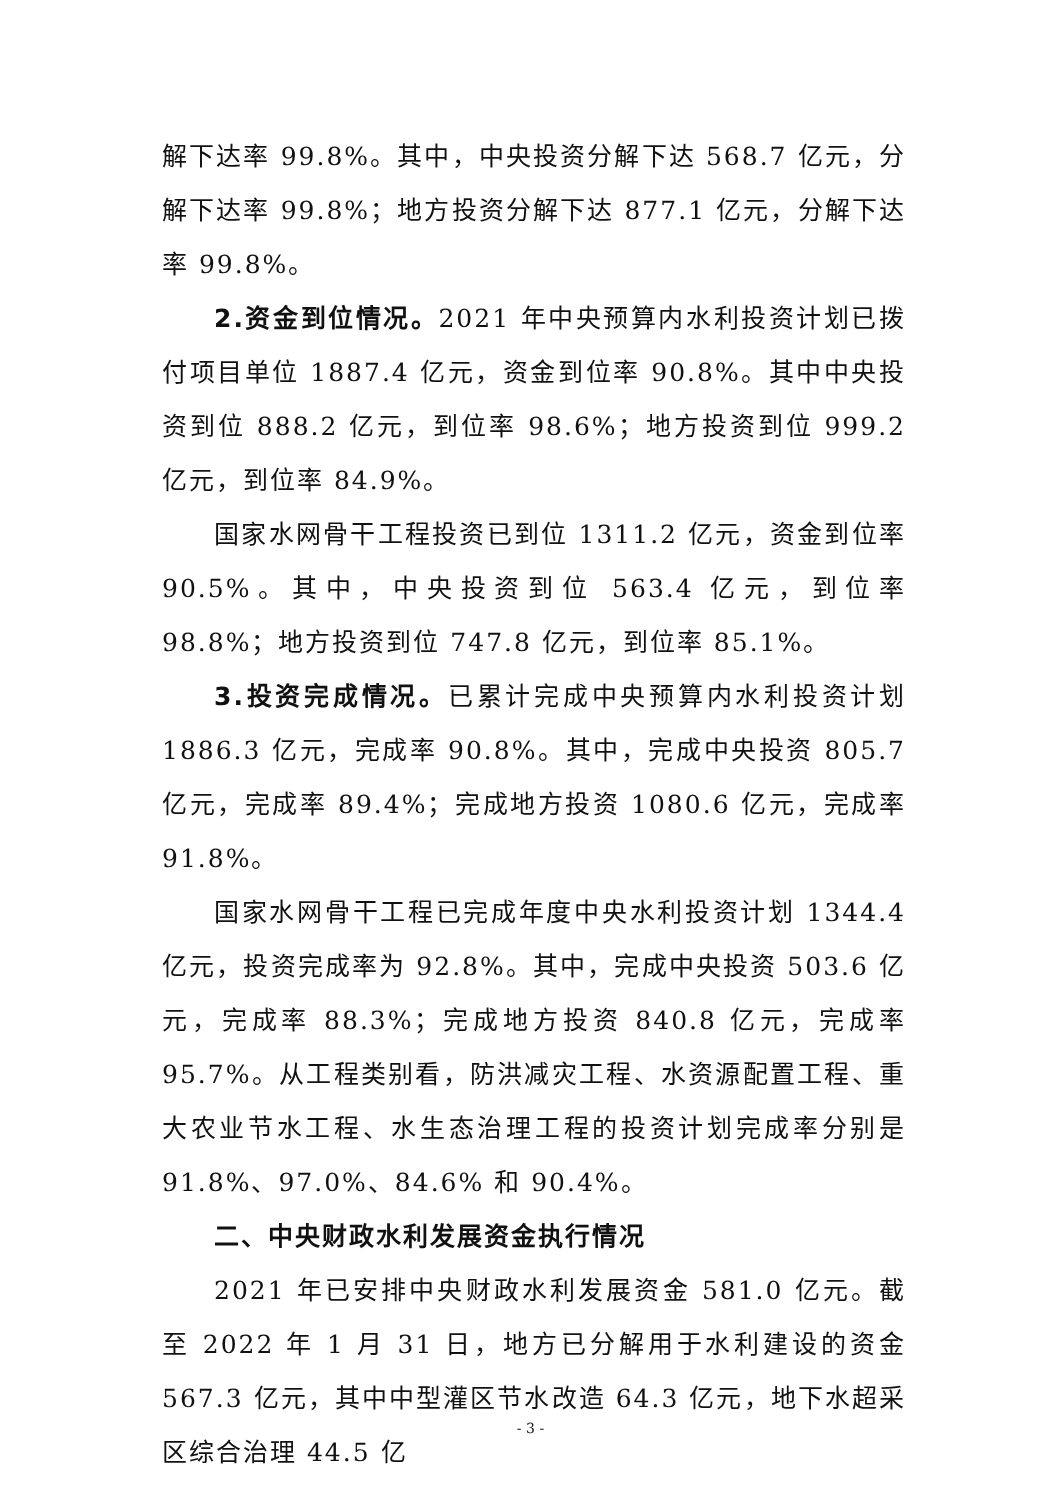解下达率 99.8%。其中，中央投资分解下达 568.7 亿元，分解下达率 99.8%；地方投资分解下达 877.1 亿元，分解下达率 99.8%。
2.资金到位情况。2021 年中央预算内水利投资计划已拨付项目单位 1887.4 亿元，资金到位率 90.8%。其中中央投资到位 888.2 亿元，到位率 98.6%；地方投资到位 999.2 亿元，到位率 84.9%。
国家水网骨干工程投资已到位 1311.2 亿元，资金到位率 90.5%。其中，中央投资到位 563.4 亿元，到位率 98.8%；地方投资到位 747.8 亿元，到位率 85.1%。
3.投资完成情况。已累计完成中央预算内水利投资计划 1886.3 亿元，完成率 90.8%。其中，完成中央投资 805.7 亿元，完成率 89.4%；完成地方投资 1080.6 亿元，完成率 91.8%。
国家水网骨干工程已完成年度中央水利投资计划 1344.4 亿元，投资完成率为 92.8%。其中，完成中央投资 503.6 亿元，完成率 88.3%；完成地方投资 840.8 亿元，完成率 95.7%。从工程类别看，防洪减灾工程、水资源配置工程、重大农业节水工程、水生态治理工程的投资计划完成率分别是 91.8%、97.0%、84.6% 和 90.4%。
二、中央财政水利发展资金执行情况
2021 年已安排中央财政水利发展资金 581.0 亿元。截至 2022 年 1 月 31 日，地方已分解用于水利建设的资金 567.3 亿元，其中中型灌区节水改造 64.3 亿元，地下水超采区综合治理 44.5 亿
- 3 -